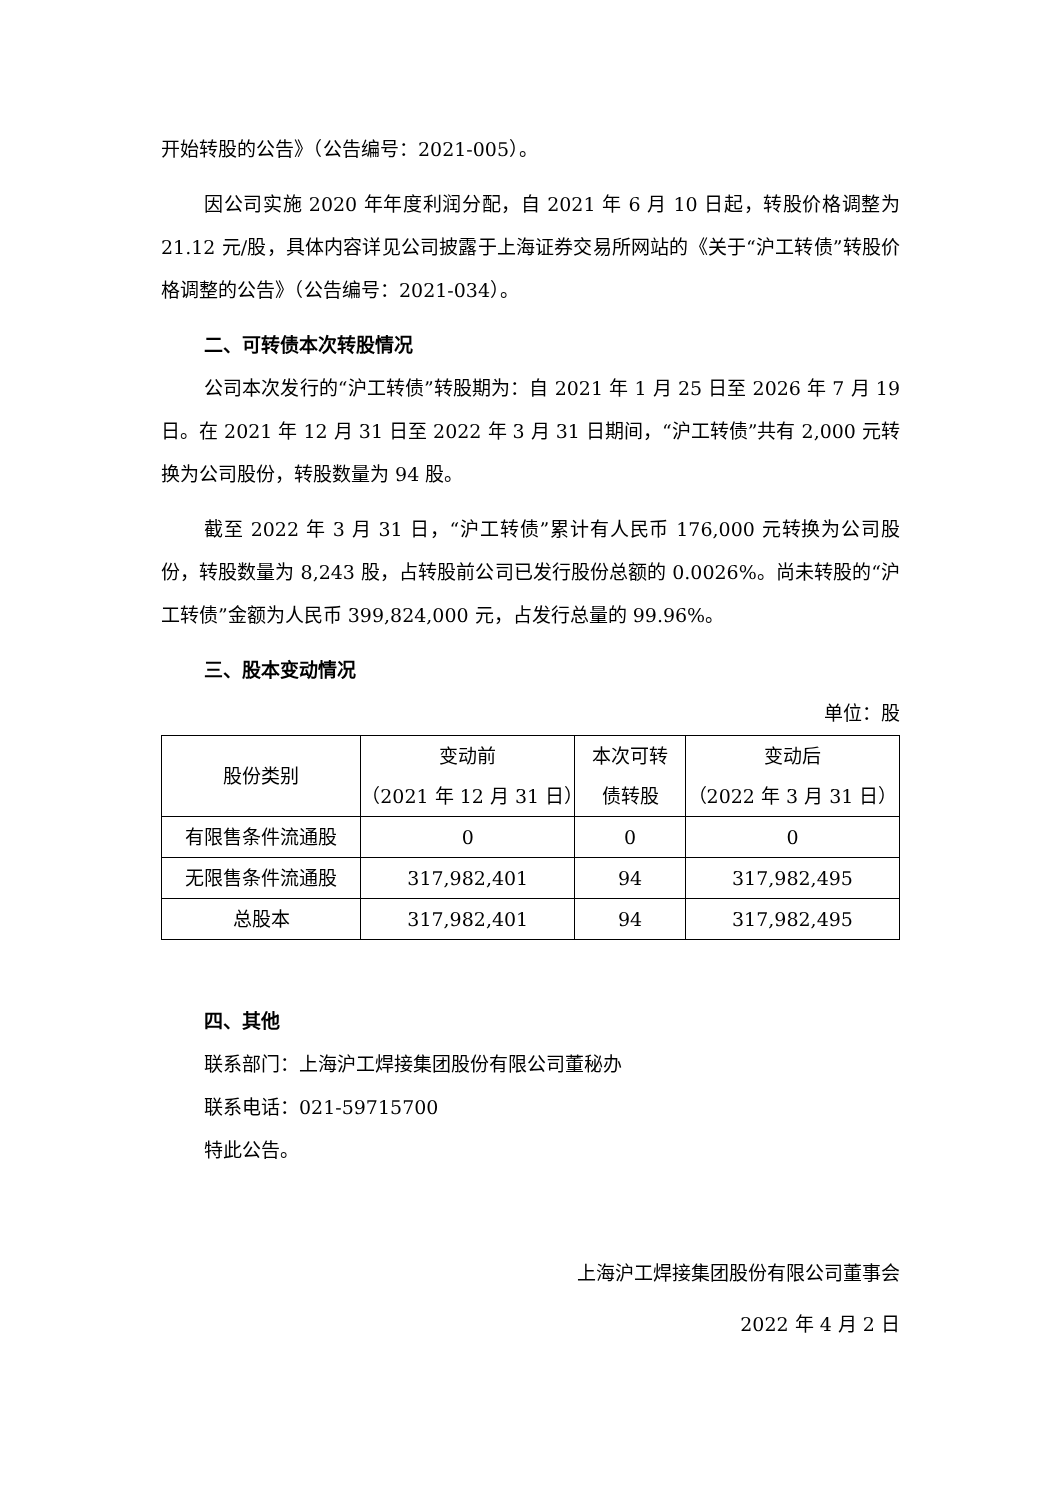开始转股的公告》（公告编号：2021-005）。
因公司实施 2020 年年度利润分配，自 2021 年 6 月 10 日起，转股价格调整为 21.12 元/股，具体内容详见公司披露于上海证券交易所网站的《关于“沪工转债”转股价格调整的公告》（公告编号：2021-034）。
二、可转债本次转股情况
公司本次发行的“沪工转债”转股期为：自 2021 年 1 月 25 日至 2026 年 7 月 19 日。在 2021 年 12 月 31 日至 2022 年 3 月 31 日期间，“沪工转债”共有 2,000 元转换为公司股份，转股数量为 94 股。
截至 2022 年 3 月 31 日，“沪工转债”累计有人民币 176,000 元转换为公司股份，转股数量为 8,243 股，占转股前公司已发行股份总额的 0.0026%。尚未转股的“沪工转债”金额为人民币 399,824,000 元，占发行总量的 99.96%。
三、股本变动情况
单位：股
| 股份类别 | 变动前 （2021 年 12 月 31 日） | 本次可转 债转股 | 变动后 （2022 年 3 月 31 日） |
| --- | --- | --- | --- |
| 有限售条件流通股 | 0 | 0 | 0 |
| 无限售条件流通股 | 317,982,401 | 94 | 317,982,495 |
| 总股本 | 317,982,401 | 94 | 317,982,495 |
四、其他
联系部门：上海沪工焊接集团股份有限公司董秘办
联系电话：021-59715700
特此公告。
上海沪工焊接集团股份有限公司董事会
2022 年 4 月 2 日